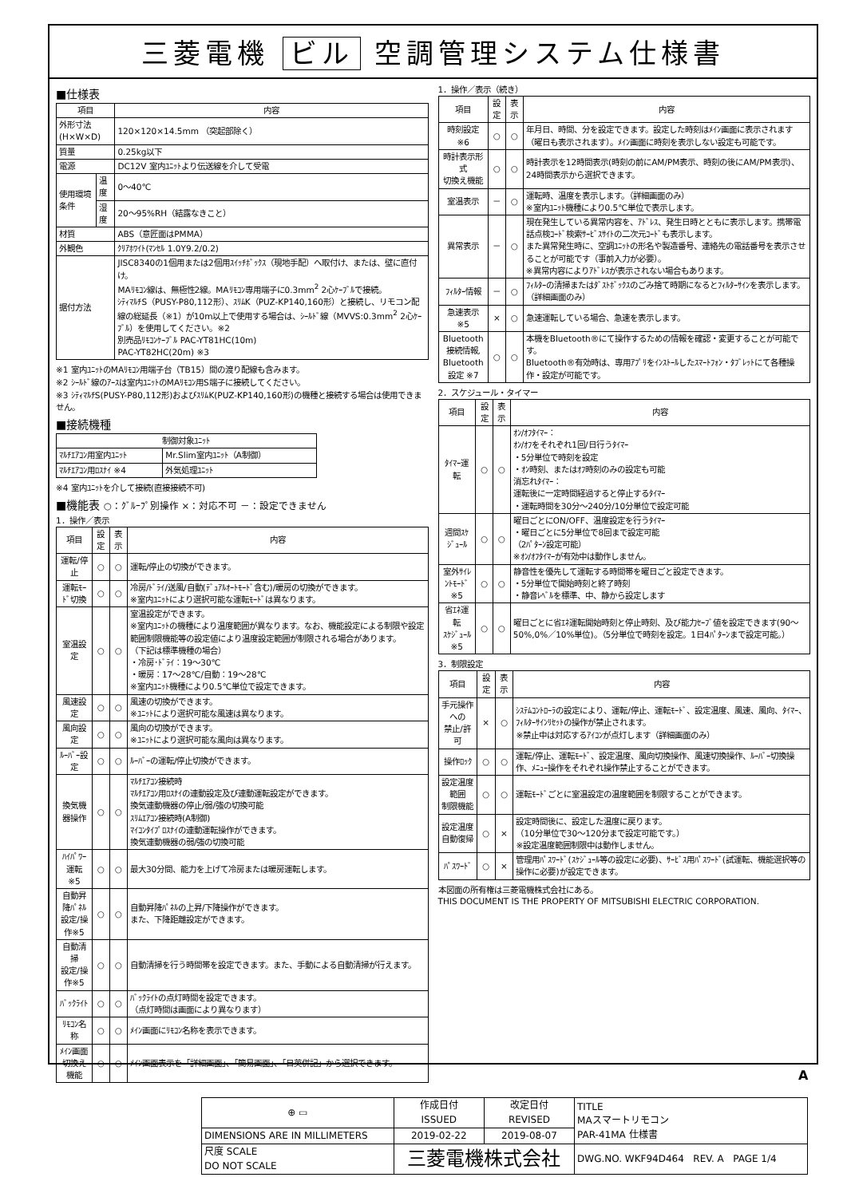三菱電機 ビル 空調管理システム仕様書
■仕様表
| 項目 | | 内容 |
| --- | --- | --- |
| 外形寸法(H×W×D) | | 120×120×14.5mm （突起部除く） |
| 質量 | | 0.25kg以下 |
| 電源 | | DC12V 室内ﾕﾆｯﾄより伝送線を介して受電 |
| 使用環境条件 | 温度 | 0～40℃ |
| | 湿度 | 20～95%RH（結露なきこと） |
| 材質 | | ABS（意匠面はPMMA） |
| 外観色 | | ｸﾘｱﾎﾜｲﾄ(ﾏﾝｾﾙ 1.0Y9.2/0.2) |
| 据付方法 | | JISC8340の1個用または2個用ｽｲｯﾁﾎﾞｯｸｽ（現地手配）へ取付け、または、壁に直付け。 MAﾘﾓｺﾝ線は、無極性2線。MAﾘﾓｺﾝ専用端子に0.3mm<sup>2</sup> 2心ｹｰﾌﾞﾙで接続。 ｼﾃｨﾏﾙﾁS（PUSY-P80,112形）、ｽﾘﾑK（PUZ-KP140,160形）と接続し、リモコン配線の総延長（※1）が10m以上で使用する場合は、ｼｰﾙﾄﾞ線（MVVS:0.3mm<sup>2</sup> 2心ｹｰﾌﾞﾙ）を使用してください。※2 別売品ﾘﾓｺﾝｹｰﾌﾞﾙ PAC-YT81HC(10m) PAC-YT82HC(20m) ※3 |
※1 室内ﾕﾆｯﾄのMAﾘﾓｺﾝ用端子台（TB15）間の渡り配線も含みます。
※2 ｼｰﾙﾄﾞ線のｱｰｽは室内ﾕﾆｯﾄのMAﾘﾓｺﾝ用S端子に接続してください。
※3 ｼﾃｨﾏﾙﾁS(PUSY-P80,112形)およびｽﾘﾑK(PUZ-KP140,160形)の機種と接続する場合は使用できません。
■接続機種
| 制御対象ﾕﾆｯﾄ | |
| --- | --- |
| ﾏﾙﾁｴｱｺﾝ用室内ﾕﾆｯﾄ | Mr.Slim室内ﾕﾆｯﾄ（A制御） |
| ﾏﾙﾁｴｱｺﾝ用ﾛｽﾅｲ ※4 | 外気処理ﾕﾆｯﾄ |
※4 室内ﾕﾆｯﾄを介して接続(直接接続不可)
■機能表 ○：ｸﾞﾙｰﾌﾟ別操作 ×：対応不可 －：設定できません
1．操作／表示
| 項目 | 設定 | 表示 | 内容 |
| --- | --- | --- | --- |
| 運転/停止 | ○ | ○ | 運転/停止の切換ができます。 |
| 運転ﾓｰﾄﾞ切換 | ○ | ○ | 冷房/ﾄﾞﾗｲ/送風/自動(ﾃﾞｭｱﾙｵｰﾄﾓｰﾄﾞ含む)/暖房の切換ができます。 ※室内ﾕﾆｯﾄにより選択可能な運転ﾓｰﾄﾞは異なります。 |
| 室温設定 | ○ | ○ | 室温設定ができます。 ※室内ﾕﾆｯﾄの機種により温度範囲が異なります。なお、機能設定による制限や設定範囲制限機能等の設定値により温度設定範囲が制限される場合があります。 （下記は標準機種の場合） ・冷房･ﾄﾞﾗｲ：19～30℃ ・暖房：17～28℃/自動：19～28℃ ※室内ﾕﾆｯﾄ機種により0.5℃単位で設定できます。 |
| 風速設定 | ○ | ○ | 風速の切換ができます。 ※ﾕﾆｯﾄにより選択可能な風速は異なります。 |
| 風向設定 | ○ | ○ | 風向の切換ができます。 ※ﾕﾆｯﾄにより選択可能な風向は異なります。 |
| ﾙｰﾊﾞｰ設定 | ○ | ○ | ﾙｰﾊﾞｰの運転/停止切換ができます。 |
| 換気機器操作 | ○ | ○ | ﾏﾙﾁｴｱｺﾝ接続時 ﾏﾙﾁｴｱｺﾝ用ﾛｽﾅｲの連動設定及び連動運転設定ができます。 換気連動機器の停止/弱/強の切換可能 ｽﾘﾑｴｱｺﾝ接続時(A制御) ﾏｲｺﾝﾀｲﾌﾟﾛｽﾅｲの連動運転操作ができます。 換気連動機器の弱/強の切換可能 |
| ﾊｲﾊﾟﾜｰ運転 ※5 | ○ | ○ | 最大30分間、能力を上げて冷房または暖房運転します。 |
| 自動昇降ﾊﾟﾈﾙ 設定/操作※5 | ○ | ○ | 自動昇降ﾊﾟﾈﾙの上昇/下降操作ができます。 また、下降距離設定ができます。 |
| 自動清掃 設定/操作※5 | ○ | ○ | 自動清掃を行う時間帯を設定できます。また、手動による自動清掃が行えます。 |
| ﾊﾞｯｸﾗｲﾄ | ○ | ○ | ﾊﾞｯｸﾗｲﾄの点灯時間を設定できます。 （点灯時間は画面により異なります） |
| ﾘﾓｺﾝ名称 | ○ | ○ | ﾒｲﾝ画面にﾘﾓｺﾝ名称を表示できます。 |
| ﾒｲﾝ画面 切換え機能 | ○ | ○ | ﾒｲﾝ画面表示を「詳細画面」、「簡易画面」、「日英併記」から選択できます。 |
1．操作／表示（続き）
| 項目 | 設定 | 表示 | 内容 |
| --- | --- | --- | --- |
| 時刻設定 ※6 | ○ | ○ | 年月日、時間、分を設定できます。設定した時刻はﾒｲﾝ画面に表示されます（曜日も表示されます）。ﾒｲﾝ画面に時刻を表示しない設定も可能です。 |
| 時計表示形式 切換え機能 | ○ | ○ | 時計表示を12時間表示(時刻の前にAM/PM表示、時刻の後にAM/PM表示)、24時間表示から選択できます。 |
| 室温表示 | － | ○ | 運転時、温度を表示します。（詳細画面のみ） ※室内ﾕﾆｯﾄ機種により0.5℃単位で表示します。 |
| 異常表示 | － | ○ | 現在発生している異常内容を、ｱﾄﾞﾚｽ、発生日時とともに表示します。携帯電話点検ｺｰﾄﾞ検索ｻｰﾋﾞｽｻｲﾄの二次元ｺｰﾄﾞも表示します。 また異常発生時に、空調ﾕﾆｯﾄの形名や製造番号、連絡先の電話番号を表示させることが可能です（事前入力が必要）。 ※異常内容によりｱﾄﾞﾚｽが表示されない場合もあります。 |
| ﾌｨﾙﾀｰ情報 | － | ○ | ﾌｨﾙﾀｰの清掃またはﾀﾞｽﾄﾎﾞｯｸｽのごみ捨て時期になるとﾌｨﾙﾀｰｻｲﾝを表示します。（詳細画面のみ） |
| 急速表示 ※5 | × | ○ | 急速運転している場合、急速を表示します。 |
| Bluetooth 接続情報, Bluetooth 設定 ※7 | ○ | ○ | 本機をBluetooth®にて操作するための情報を確認・変更することが可能です。 Bluetooth®有効時は、専用ｱﾌﾟﾘをｲﾝｽﾄｰﾙしたｽﾏｰﾄﾌｫﾝ・ﾀﾌﾞﾚｯﾄにて各種操作・設定が可能です。 |
2．スケジュール・タイマー
| 項目 | 設定 | 表示 | 内容 |
| --- | --- | --- | --- |
| ﾀｲﾏｰ運転 | ○ | ○ | ｵﾝ/ｵﾌﾀｲﾏｰ： ｵﾝ/ｵﾌをそれぞれ1回/日行うﾀｲﾏｰ ・5分単位で時刻を設定 ・ｵﾝ時刻、またはｵﾌ時刻のみの設定も可能 消忘れﾀｲﾏｰ： 運転後に一定時間経過すると停止するﾀｲﾏｰ ・運転時間を30分～240分/10分単位で設定可能 |
| 週間ｽｹｼﾞｭｰﾙ | ○ | ○ | 曜日ごとにON/OFF、温度設定を行うﾀｲﾏｰ ・曜日ごとに5分単位で8回まで設定可能 （2ﾊﾟﾀｰﾝ設定可能） ※ｵﾝ/ｵﾌﾀｲﾏｰが有効中は動作しません。 |
| 室外ｻｲﾚﾝﾄﾓｰﾄﾞ ※5 | ○ | ○ | 静音性を優先して運転する時間帯を曜日ごと設定できます。 ・5分単位で開始時刻と終了時刻 ・静音ﾚﾍﾞﾙを標準、中、静から設定します |
| 省ｴﾈ運転 ｽｹｼﾞｭｰﾙ ※5 | ○ | ○ | 曜日ごとに省ｴﾈ運転開始時刻と停止時刻、及び能力ｾｰﾌﾞ値を設定できます(90～50%,0%／10%単位)。（5分単位で時刻を設定。1日4ﾊﾟﾀｰﾝまで設定可能。） |
3．制限設定
| 項目 | 設定 | 表示 | 内容 |
| --- | --- | --- | --- |
| 手元操作への 禁止/許可 | × | ○ | ｼｽﾃﾑｺﾝﾄﾛｰﾗの設定により、運転/停止、運転ﾓｰﾄﾞ、設定温度、風速、風向、ﾀｲﾏｰ、ﾌｨﾙﾀｰｻｲﾝﾘｾｯﾄの操作が禁止されます。 ※禁止中は対応するｱｲｺﾝが点灯します（詳細画面のみ） |
| 操作ﾛｯｸ | ○ | ○ | 運転/停止、運転ﾓｰﾄﾞ、設定温度、風向切換操作、風速切換操作、ﾙｰﾊﾞｰ切換操作、ﾒﾆｭｰ操作をそれぞれ操作禁止することができます。 |
| 設定温度範囲 制限機能 | ○ | ○ | 運転ﾓｰﾄﾞごとに室温設定の温度範囲を制限することができます。 |
| 設定温度 自動復帰 | ○ | × | 設定時間後に、設定した温度に戻ります。 （10分単位で30～120分まで設定可能です。） ※設定温度範囲制限中は動作しません。 |
| ﾊﾟｽﾜｰﾄﾞ | ○ | × | 管理用ﾊﾟｽﾜｰﾄﾞ(ｽｹｼﾞｭｰﾙ等の設定に必要)、ｻｰﾋﾞｽ用ﾊﾟｽﾜｰﾄﾞ(試運転、機能選択等の操作に必要)が設定できます。 |
本図面の所有権は三菱電機株式会社にある。
THIS DOCUMENT IS THE PROPERTY OF MITSUBISHI ELECTRIC CORPORATION.
| ⊕ ▭ | 作成日付 ISSUED | 改定日付 REVISED | TITLE MAスマートリモコン PAR-41MA 仕様書 |
| DIMENSIONS ARE IN MILLIMETERS | 2019-02-22 | 2019-08-07 | |
| 尺度 SCALE DO NOT SCALE | 三菱電機株式会社 | | DWG.NO. WKF94D464 REV. A PAGE 1/4 |
A